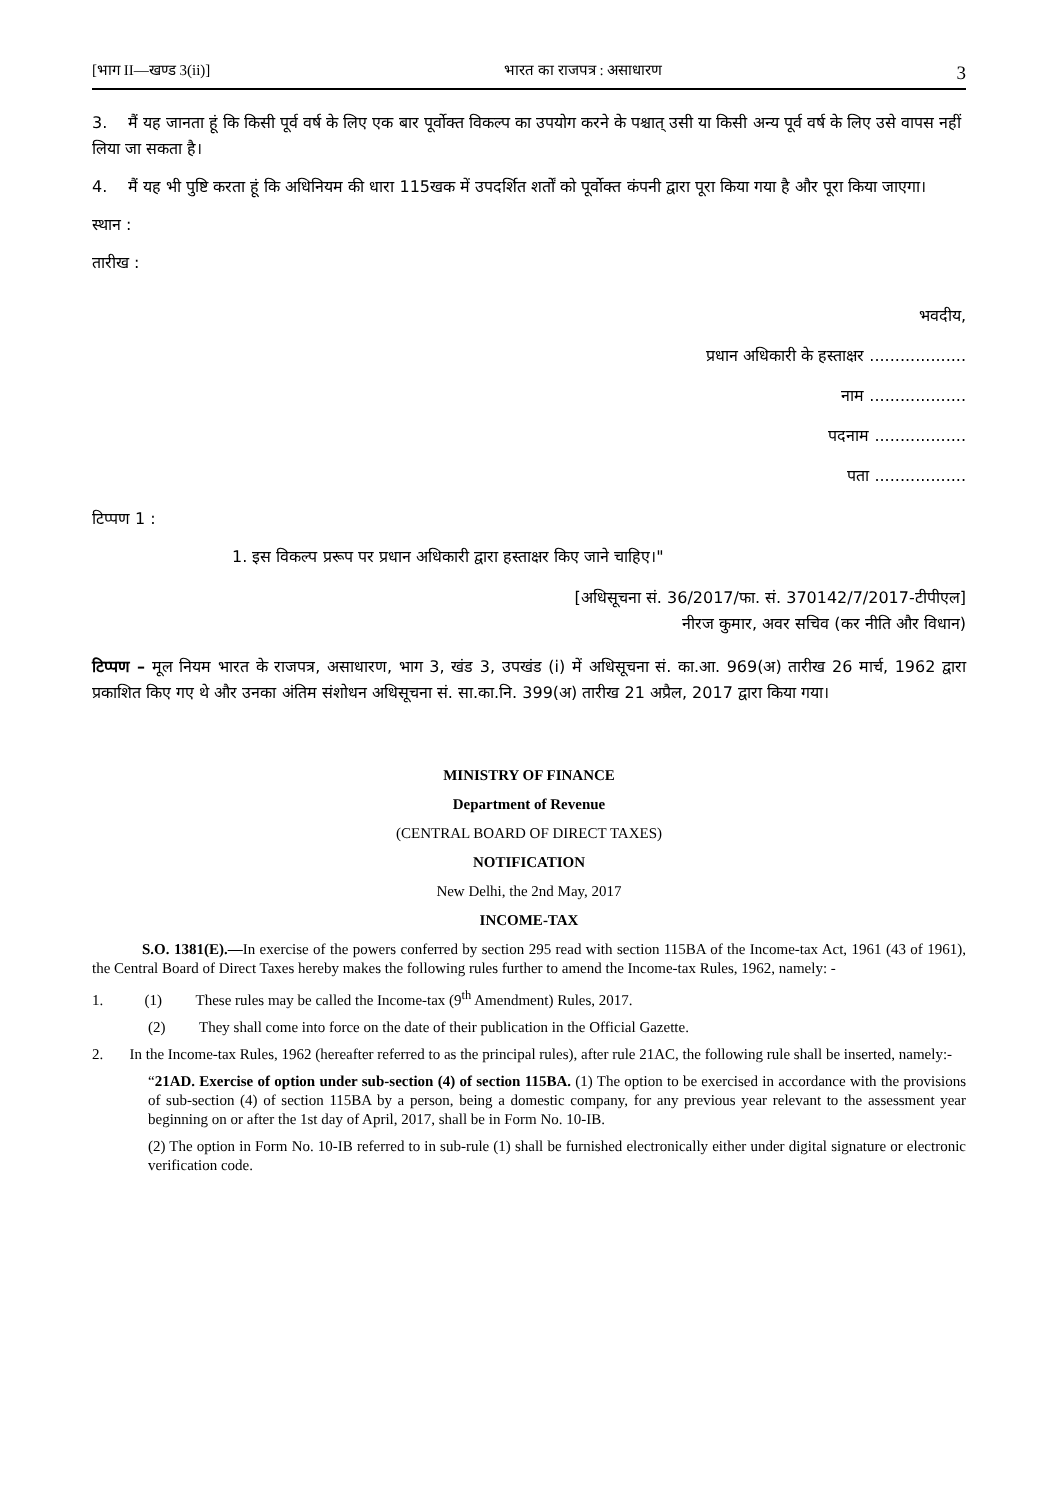[भाग II—खण्ड 3(ii)] भारत का राजपत्र : असाधारण 3
3. मैं यह जानता हूं कि किसी पूर्व वर्ष के लिए एक बार पूर्वोक्त विकल्प का उपयोग करने के पश्चात् उसी या किसी अन्य पूर्व वर्ष के लिए उसे वापस नहीं लिया जा सकता है।
4. मैं यह भी पुष्टि करता हूं कि अधिनियम की धारा 115खक में उपदर्शित शर्तों को पूर्वोक्त कंपनी द्वारा पूरा किया गया है और पूरा किया जाएगा।
स्थान :
तारीख :
भवदीय,
प्रधान अधिकारी के हस्ताक्षर ...................
नाम ...................
पदनाम ..................
पता ..................
टिप्पण 1 :
1. इस विकल्प प्ररूप पर प्रधान अधिकारी द्वारा हस्ताक्षर किए जाने चाहिए।"
[अधिसूचना सं. 36/2017/फा. सं. 370142/7/2017-टीपीएल]
नीरज कुमार, अवर सचिव (कर नीति और विधान)
टिप्पण – मूल नियम भारत के राजपत्र, असाधारण, भाग 3, खंड 3, उपखंड (i) में अधिसूचना सं. का.आ. 969(अ) तारीख 26 मार्च, 1962 द्वारा प्रकाशित किए गए थे और उनका अंतिम संशोधन अधिसूचना सं. सा.का.नि. 399(अ) तारीख 21 अप्रैल, 2017 द्वारा किया गया।
MINISTRY OF FINANCE
Department of Revenue
(CENTRAL BOARD OF DIRECT TAXES)
NOTIFICATION
New Delhi, the 2nd May, 2017
INCOME-TAX
S.O. 1381(E).—In exercise of the powers conferred by section 295 read with section 115BA of the Income-tax Act, 1961 (43 of 1961), the Central Board of Direct Taxes hereby makes the following rules further to amend the Income-tax Rules, 1962, namely: -
1. (1) These rules may be called the Income-tax (9<sup>th</sup> Amendment) Rules, 2017.
(2) They shall come into force on the date of their publication in the Official Gazette.
2. In the Income-tax Rules, 1962 (hereafter referred to as the principal rules), after rule 21AC, the following rule shall be inserted, namely:-
“21AD. Exercise of option under sub-section (4) of section 115BA. (1) The option to be exercised in accordance with the provisions of sub-section (4) of section 115BA by a person, being a domestic company, for any previous year relevant to the assessment year beginning on or after the 1st day of April, 2017, shall be in Form No. 10-IB.
(2) The option in Form No. 10-IB referred to in sub-rule (1) shall be furnished electronically either under digital signature or electronic verification code.